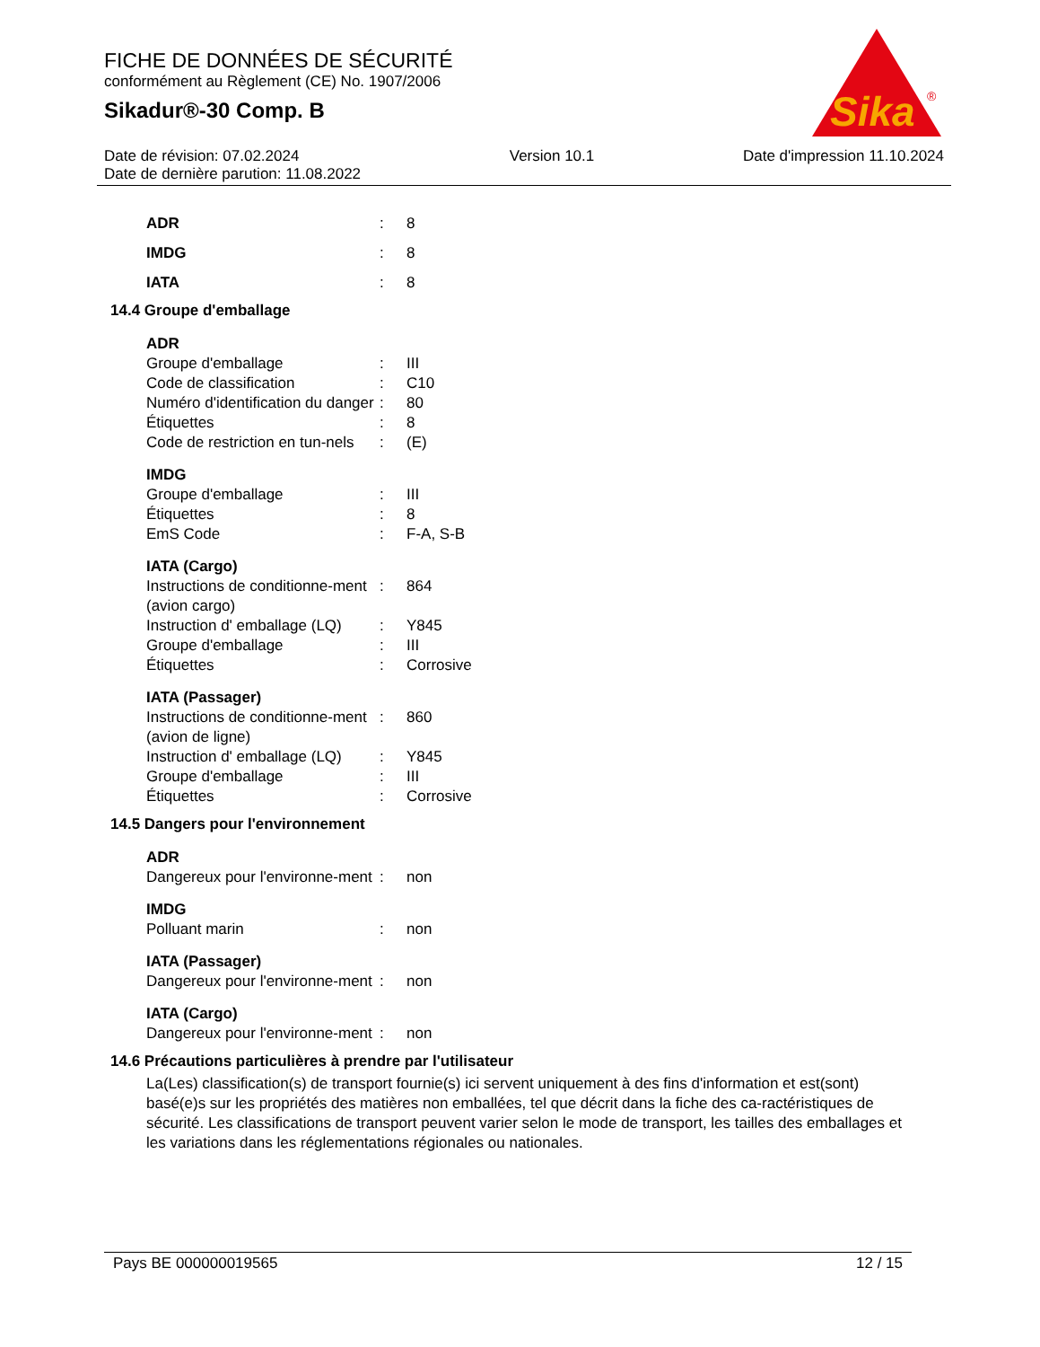FICHE DE DONNÉES DE SÉCURITÉ
conformément au Règlement (CE) No. 1907/2006
Sikadur®-30 Comp. B
Sika
®
Date de révision: 07.02.2024
Date de dernière parution: 11.08.2022
Version 10.1 Date d'impression 11.10.2024
ADR: 8
IMDG: 8
IATA: 8
14.4 Groupe d'emballage
ADR
Groupe d'emballage: III
Code de classification: C10
Numéro d'identification du danger: 80
Étiquettes: 8
Code de restriction en tun-nels: (E)
IMDG
Groupe d'emballage: III
Étiquettes: 8
EmS Code: F-A, S-B
IATA (Cargo)
Instructions de conditionne-ment (avion cargo): 864
Instruction d' emballage (LQ): Y845
Groupe d'emballage: III
Étiquettes: Corrosive
IATA (Passager)
Instructions de conditionne-ment (avion de ligne): 860
Instruction d' emballage (LQ): Y845
Groupe d'emballage: III
Étiquettes: Corrosive
14.5 Dangers pour l'environnement
ADR
Dangereux pour l'environne-ment: non
IMDG
Polluant marin: non
IATA (Passager)
Dangereux pour l'environne-ment: non
IATA (Cargo)
Dangereux pour l'environne-ment: non
14.6 Précautions particulières à prendre par l'utilisateur
La(Les) classification(s) de transport fournie(s) ici servent uniquement à des fins d'information et est(sont) basé(e)s sur les propriétés des matières non emballées, tel que décrit dans la fiche des ca-ractéristiques de sécurité. Les classifications de transport peuvent varier selon le mode de transport, les tailles des emballages et les variations dans les réglementations régionales ou nationales.
Pays BE 000000019565 12 / 15